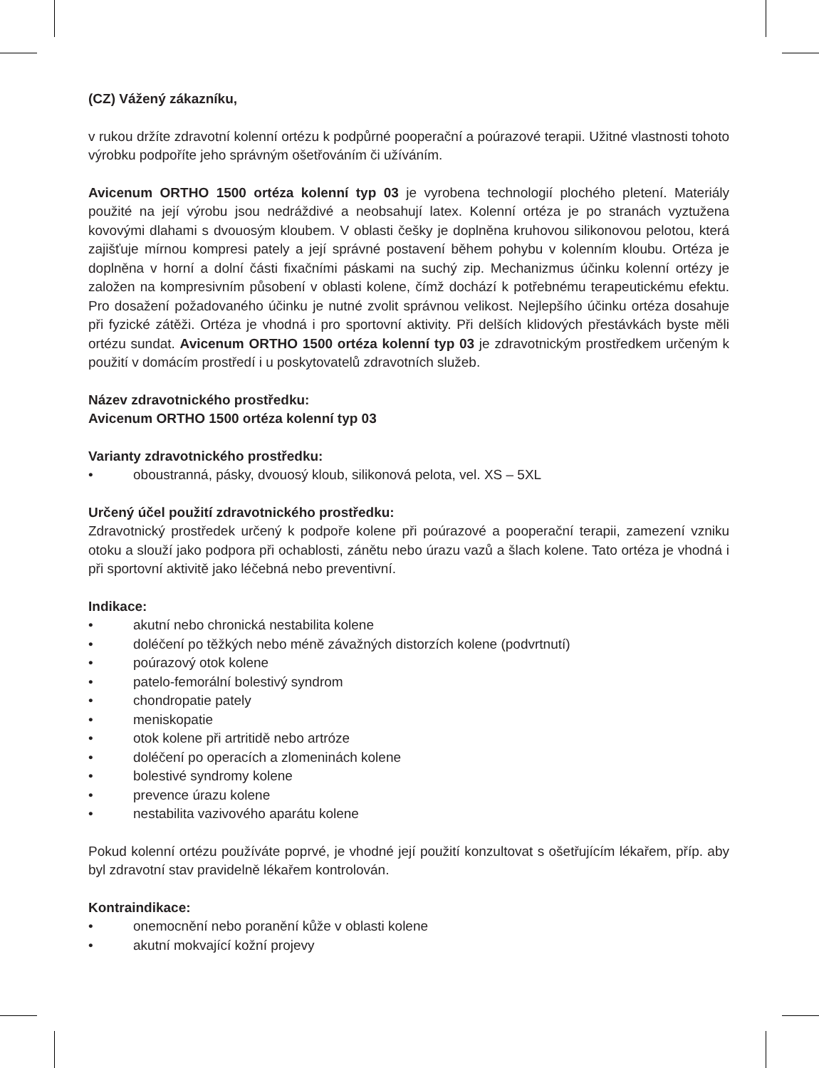(CZ) Vážený zákazníku,
v rukou držíte zdravotní kolenní ortézu k podpůrné pooperační a poúrazové terapii. Užitné vlastnosti tohoto výrobku podpoříte jeho správným ošetřováním či užíváním.
Avicenum ORTHO 1500 ortéza kolenní typ 03 je vyrobena technologií plochého pletení. Materiály použité na její výrobu jsou nedráždivé a neobsahují latex. Kolenní ortéza je po stranách vyztužena kovovými dlahami s dvouosým kloubem. V oblasti češky je doplněna kruhovou silikonovou pelotou, která zajišťuje mírnou kompresi pately a její správné postavení během pohybu v kolenním kloubu. Ortéza je doplněna v horní a dolní části fixačními páskami na suchý zip. Mechanizmus účinku kolenní ortézy je založen na kompresivním působení v oblasti kolene, čímž dochází k potřebnému terapeutickému efektu. Pro dosažení požadovaného účinku je nutné zvolit správnou velikost. Nejlepšího účinku ortéza dosahuje při fyzické zátěži. Ortéza je vhodná i pro sportovní aktivity. Při delších klidových přestávkách byste měli ortézu sundat. Avicenum ORTHO 1500 ortéza kolenní typ 03 je zdravotnickým prostředkem určeným k použití v domácím prostředí i u poskytovatelů zdravotních služeb.
Název zdravotnického prostředku:
Avicenum ORTHO 1500 ortéza kolenní typ 03
Varianty zdravotnického prostředku:
• oboustranná, pásky, dvouosý kloub, silikonová pelota, vel. XS – 5XL
Určený účel použití zdravotnického prostředku:
Zdravotnický prostředek určený k podpoře kolene při poúrazové a pooperační terapii, zamezení vzniku otoku a slouží jako podpora při ochablosti, zánětu nebo úrazu vazů a šlach kolene. Tato ortéza je vhodná i při sportovní aktivitě jako léčebná nebo preventivní.
Indikace:
• akutní nebo chronická nestabilita kolene
• doléčení po těžkých nebo méně závažných distorzích kolene (podvrtnutí)
• poúrazový otok kolene
• patelo-femorální bolestivý syndrom
• chondropatie pately
• meniskopatie
• otok kolene při artritidě nebo artróze
• doléčení po operacích a zlomeninách kolene
• bolestivé syndromy kolene
• prevence úrazu kolene
• nestabilita vazivového aparátu kolene
Pokud kolenní ortézu používáte poprvé, je vhodné její použití konzultovat s ošetřujícím lékařem, příp. aby byl zdravotní stav pravidelně lékařem kontrolován.
Kontraindikace:
• onemocnění nebo poranění kůže v oblasti kolene
• akutní mokvající kožní projevy